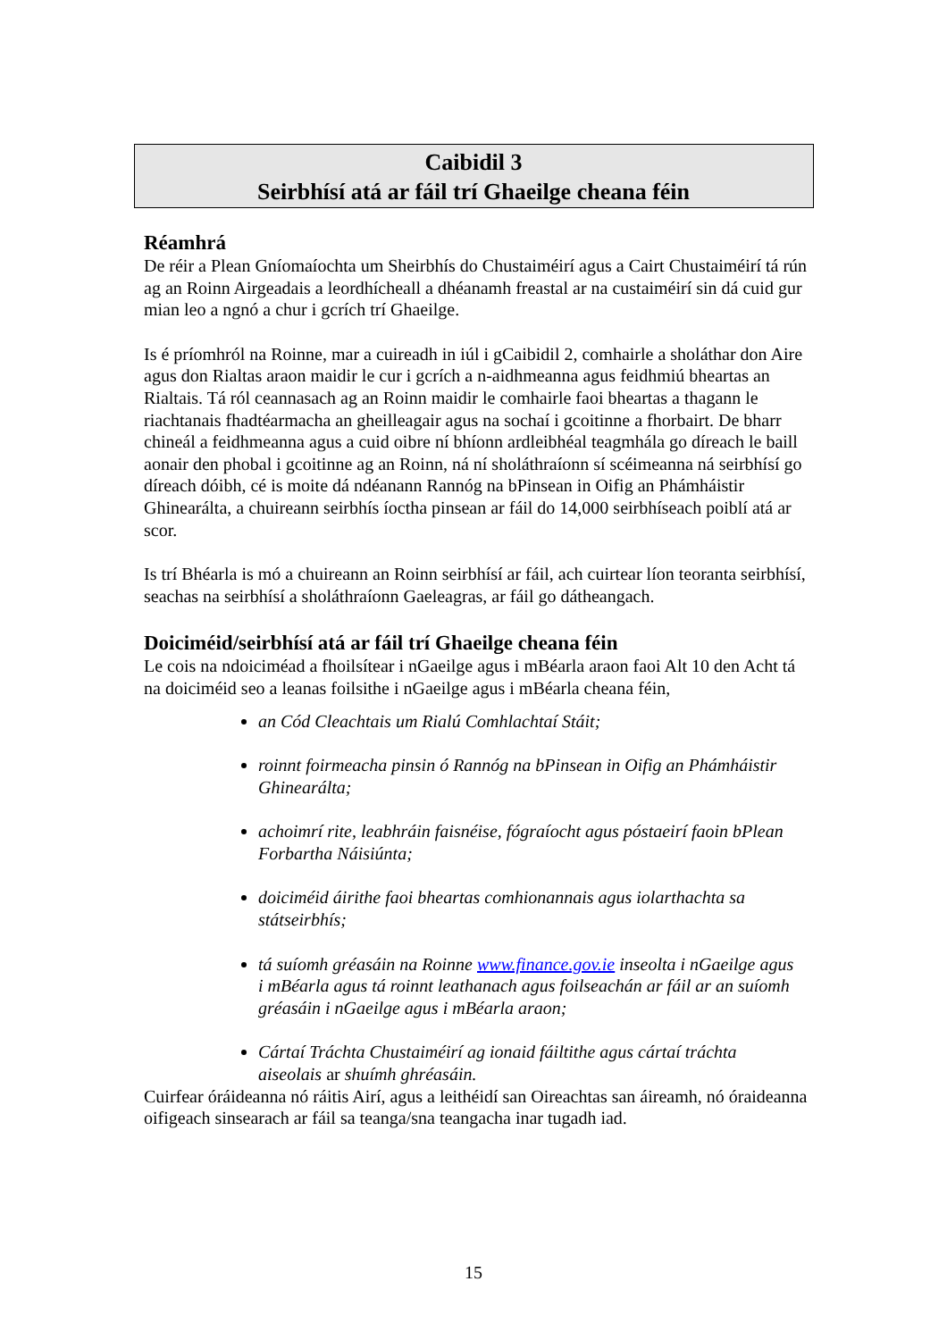Caibidil 3
Seirbhísí atá ar fáil trí Ghaeilge cheana féin
Réamhrá
De réir a Plean Gníomaíochta um Sheirbhís do Chustaiméirí agus a Cairt Chustaiméirí tá rún ag an Roinn Airgeadais a leordhícheall a dhéanamh freastal ar na custaiméirí sin dá cuid gur mian leo a ngnó a chur i gcrích trí Ghaeilge.
Is é príomhról na Roinne, mar a cuireadh in iúl i gCaibidil 2, comhairle a sholáthar don Aire agus don Rialtas araon maidir le cur i gcrích a n-aidhmeanna agus feidhmiú bheartas an Rialtais. Tá ról ceannasach ag an Roinn maidir le comhairle faoi bheartas a thagann le riachtanais fhadtéarmacha an gheilleagair agus na sochaí i gcoitinne a fhorbairt. De bharr chineál a feidhmeanna agus a cuid oibre ní bhíonn ardleibhéal teagmhála go díreach le baill aonair den phobal i gcoitinne ag an Roinn, ná ní sholáthraíonn sí scéimeanna ná seirbhísí go díreach dóibh, cé is moite dá ndéanann Rannóg na bPinsean in Oifig an Phámháistir Ghinearálta, a chuireann seirbhís íoctha pinsean ar fáil do 14,000 seirbhíseach poiblí atá ar scor.
Is trí Bhéarla is mó a chuireann an Roinn seirbhísí ar fáil, ach cuirtear líon teoranta seirbhísí, seachas na seirbhísí a sholáthraíonn Gaeleagras, ar fáil go dátheangach.
Doiciméid/seirbhísí atá ar fáil trí Ghaeilge cheana féin
Le cois na ndoiciméad a fhoilsítear i nGaeilge agus i mBéarla araon faoi Alt 10 den Acht tá na doiciméid seo a leanas foilsithe i nGaeilge agus i mBéarla cheana féin,
an Cód Cleachtais um Rialú Comhlachtaí Stáit;
roinnt foirmeacha pinsin ó Rannóg na bPinsean in Oifig an Phámháistir Ghinearálta;
achoimrí rite, leabhráin faisnéise, fógraíocht agus póstaeirí faoin bPlean Forbartha Náisiúnta;
doiciméid áirithe faoi bheartas comhionannais agus iolarthachta sa státseirbhís;
tá suíomh gréasáin na Roinne www.finance.gov.ie inseolta i nGaeilge agus i mBéarla agus tá roinnt leathanach agus foilseachán ar fáil ar an suíomh gréasáin i nGaeilge agus i mBéarla araon;
Cártaí Tráchta Chustaiméirí ag ionaid fáiltithe agus cártaí tráchta aiseolais ar shuímh ghréasáin.
Cuirfear óráideanna nó ráitis Airí, agus a leithéidí san Oireachtas san áireamh, nó óraideanna oifigeach sinsearach ar fáil sa teanga/sna teangacha inar tugadh iad.
15